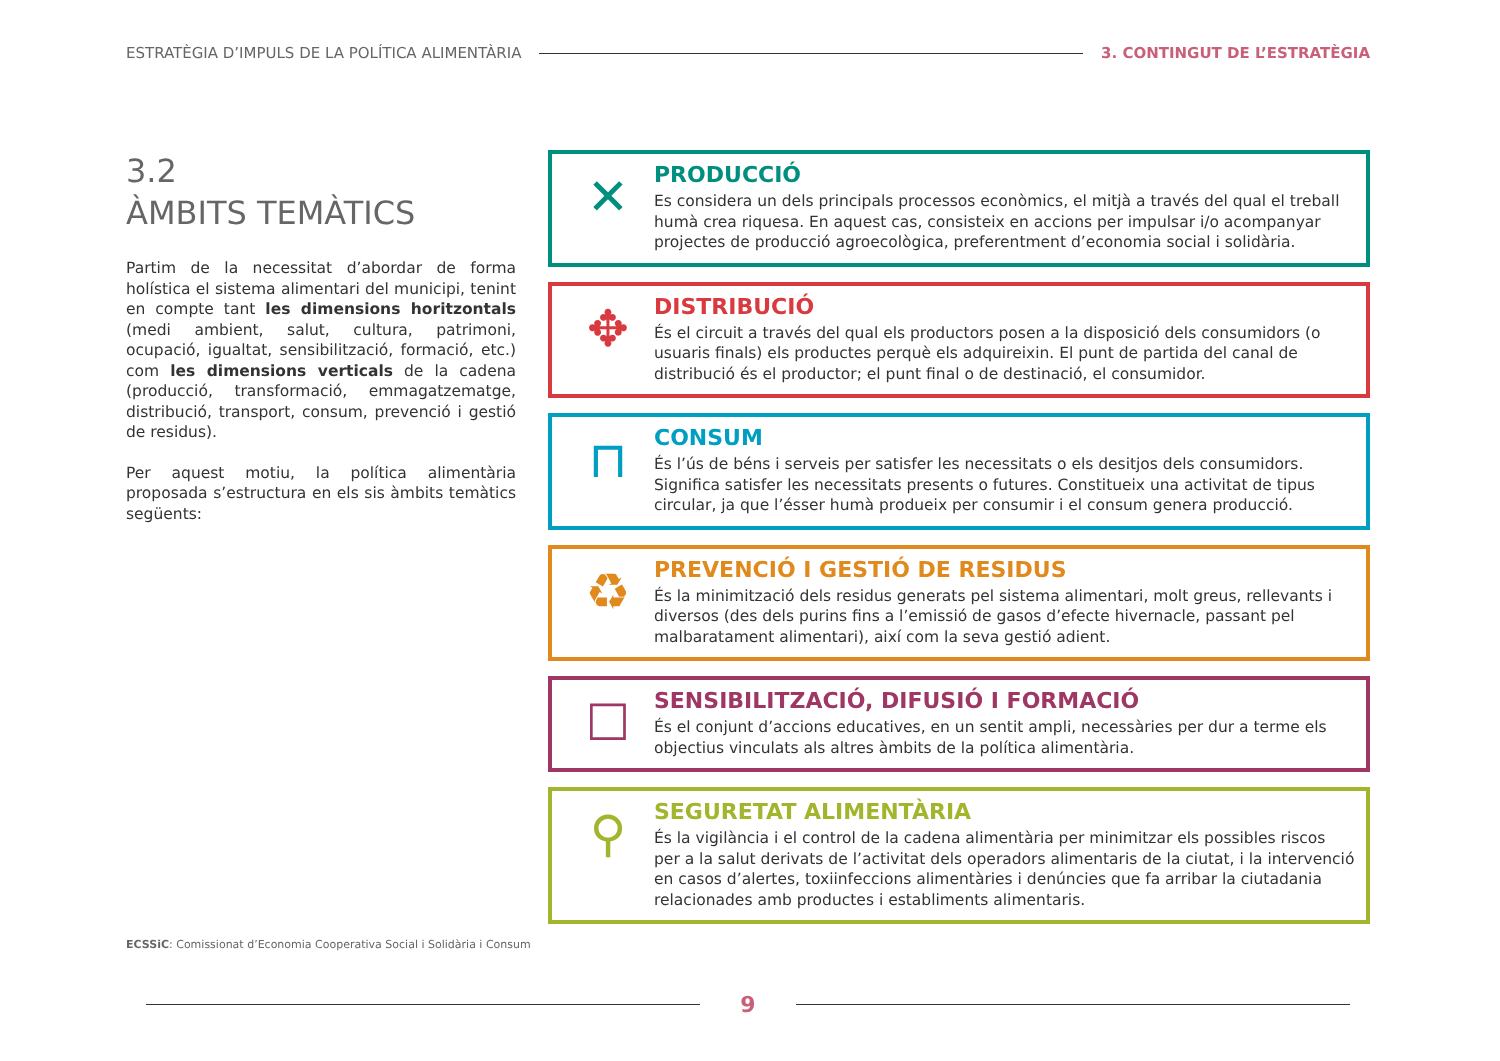ESTRATÈGIA D’IMPULS DE LA POLÍTICA ALIMENTÀRIA 3. CONTINGUT DE L’ESTRATÈGIA
3.2
ÀMBITS TEMÀTICS
Partim de la necessitat d’abordar de forma holística el sistema alimentari del municipi, tenint en compte tant les dimensions horitzontals (medi ambient, salut, cultura, patrimoni, ocupació, igualtat, sensibilització, formació, etc.) com les dimensions verticals de la cadena (producció, transformació, emmagatzematge, distribució, transport, consum, prevenció i gestió de residus).
Per aquest motiu, la política alimentària proposada s’estructura en els sis àmbits temàtics següents:
✕
PRODUCCIÓ
Es considera un dels principals processos econòmics, el mitjà a través del qual el treball humà crea riquesa. En aquest cas, consisteix en accions per impulsar i/o acompanyar projectes de producció agroecològica, preferentment d’economia social i solidària.
✥
DISTRIBUCIÓ
És el circuit a través del qual els productors posen a la disposició dels consumidors (o usuaris finals) els productes perquè els adquireixin. El punt de partida del canal de distribució és el productor; el punt final o de destinació, el consumidor.
⊓
CONSUM
És l’ús de béns i serveis per satisfer les necessitats o els desitjos dels consumidors. Significa satisfer les necessitats presents o futures. Constitueix una activitat de tipus circular, ja que l’ésser humà produeix per consumir i el consum genera producció.
♻
PREVENCIÓ I GESTIÓ DE RESIDUS
És la minimització dels residus generats pel sistema alimentari, molt greus, rellevants i diversos (des dels purins fins a l’emissió de gasos d’efecte hivernacle, passant pel malbaratament alimentari), així com la seva gestió adient.
☐
SENSIBILITZACIÓ, DIFUSIÓ I FORMACIÓ
És el conjunt d’accions educatives, en un sentit ampli, necessàries per dur a terme els objectius vinculats als altres àmbits de la política alimentària.
⚲
SEGURETAT ALIMENTÀRIA
És la vigilància i el control de la cadena alimentària per minimitzar els possibles riscos per a la salut derivats de l’activitat dels operadors alimentaris de la ciutat, i la intervenció en casos d’alertes, toxiinfeccions alimentàries i denúncies que fa arribar la ciutadania relacionades amb productes i establiments alimentaris.
ECSSiC: Comissionat d’Economia Cooperativa Social i Solidària i Consum
9